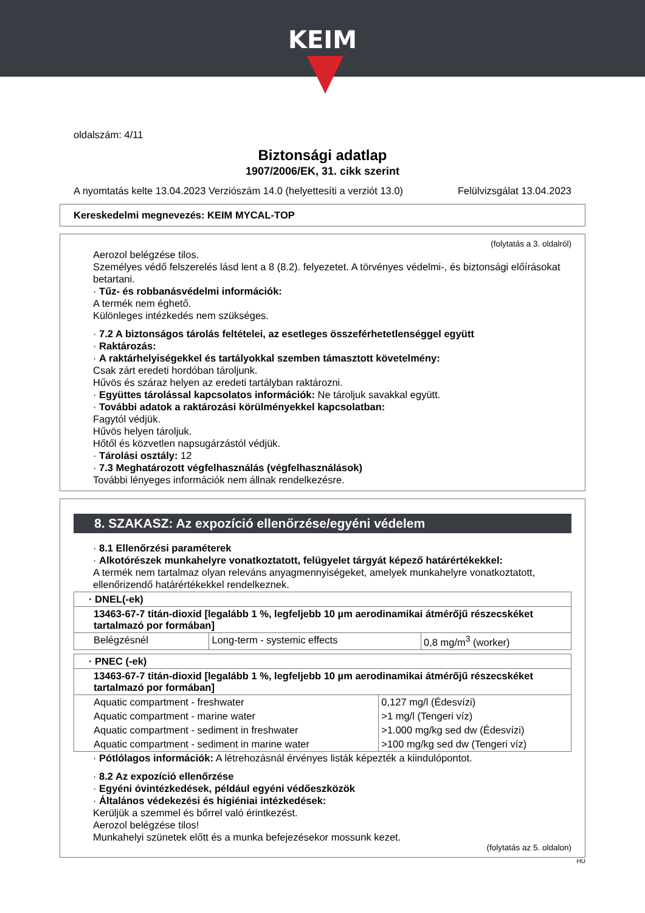KEIM
oldalszám: 4/11
Biztonsági adatlap
1907/2006/EK, 31. cikk szerint
A nyomtatás kelte 13.04.2023 Verziószám 14.0 (helyettesíti a verziót 13.0) Felülvizsgálat 13.04.2023
Kereskedelmi megnevezés: KEIM MYCAL-TOP
(folytatás a 3. oldalról)
Aerozol belégzése tilos.
Személyes védő felszerelés lásd lent a 8 (8.2). felyezetet. A törvényes védelmi-, és biztonsági előírásokat betartani.
· Tűz- és robbanásvédelmi információk:
A termék nem éghető.
Különleges intézkedés nem szükséges.
· 7.2 A biztonságos tárolás feltételei, az esetleges összeférhetetlenséggel együtt
· Raktározás:
· A raktárhelyiségekkel és tartályokkal szemben támasztott követelmény:
Csak zárt eredeti hordóban tároljunk.
Hűvös és száraz helyen az eredeti tartályban raktározni.
· Együttes tárolással kapcsolatos információk: Ne tároljuk savakkal együtt.
· További adatok a raktározási körülményekkel kapcsolatban:
Fagytól védjük.
Hűvös helyen tároljuk.
Hőtől és közvetlen napsugárzástól védjük.
· Tárolási osztály: 12
· 7.3 Meghatározott végfelhasználás (végfelhasználások)
További lényeges információk nem állnak rendelkezésre.
8. SZAKASZ: Az expozíció ellenőrzése/egyéni védelem
· 8.1 Ellenőrzési paraméterek
· Alkotórészek munkahelyre vonatkoztatott, felügyelet tárgyát képező határértékekkel:
A termék nem tartalmaz olyan releváns anyagmennyiségeket, amelyek munkahelyre vonatkoztatott, ellenőrizendő határértékekkel rendelkeznek.
| · DNEL(-ek) | | |
| 13463-67-7 titán-dioxid [legalább 1 %, legfeljebb 10 µm aerodinamikai átmérőjű részecskéket tartalmazó por formában] | | |
| Belégzésnél | Long-term - systemic effects | 0,8 mg/m<sup>3</sup> (worker) |
| · PNEC (-ek) | |
| 13463-67-7 titán-dioxid [legalább 1 %, legfeljebb 10 µm aerodinamikai átmérőjű részecskéket tartalmazó por formában] | |
| Aquatic compartment - freshwater | 0,127 mg/l (Édesvízi) |
| Aquatic compartment - marine water | >1 mg/l (Tengeri víz) |
| Aquatic compartment - sediment in freshwater | >1.000 mg/kg sed dw (Édesvízi) |
| Aquatic compartment - sediment in marine water | >100 mg/kg sed dw (Tengeri víz) |
· Pótlólagos információk: A létrehozásnál érvényes listák képezték a kiindulópontot.
· 8.2 Az expozíció ellenőrzése
· Egyéni óvintézkedések, például egyéni védőeszközök
· Általános védekezési és higiéniai intézkedések:
Kerüljük a szemmel és bőrrel való érintkezést.
Aerozol belégzése tilos!
Munkahelyi szünetek előtt és a munka befejezésekor mossunk kezet.
(folytatás az 5. oldalon)
HU